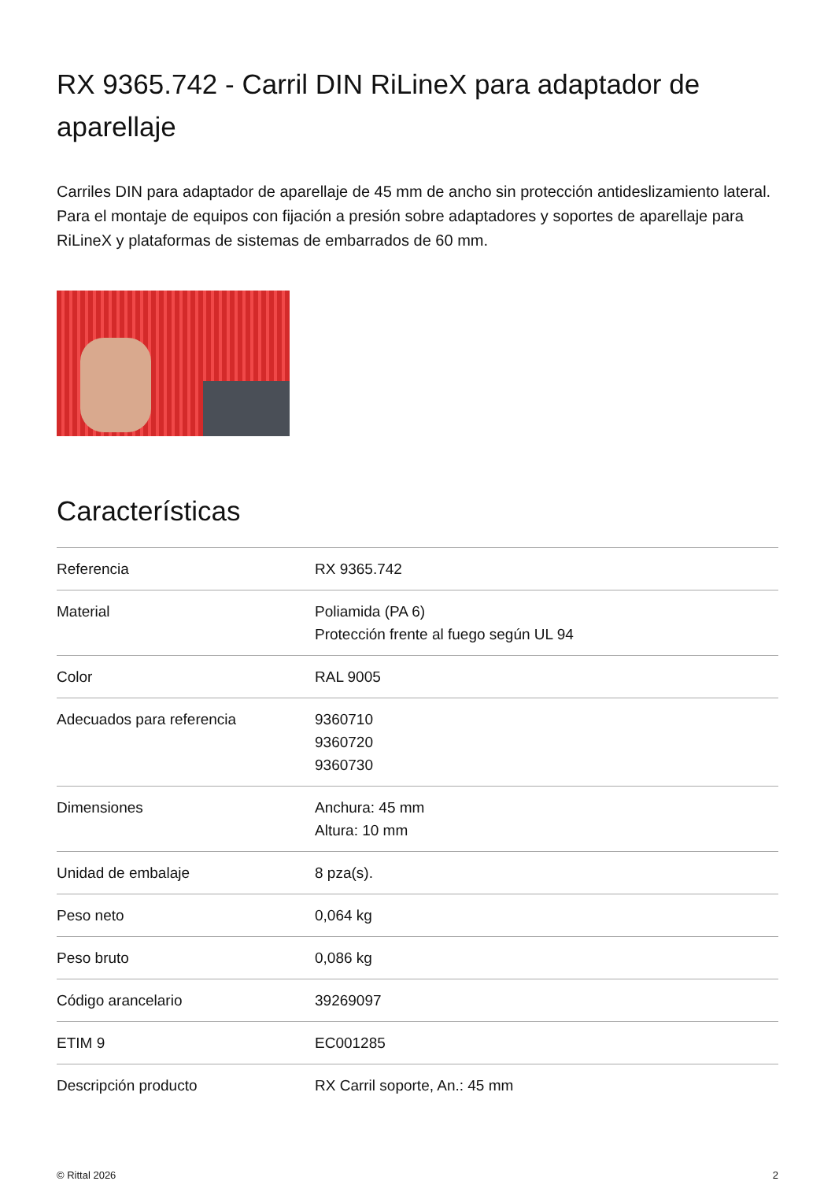RX 9365.742 - Carril DIN RiLineX para adaptador de aparellaje
Carriles DIN para adaptador de aparellaje de 45 mm de ancho sin protección antideslizamiento lateral. Para el montaje de equipos con fijación a presión sobre adaptadores y soportes de aparellaje para RiLineX y plataformas de sistemas de embarrados de 60 mm.
Características
| Referencia | RX 9365.742 |
| Material | Poliamida (PA 6) Protección frente al fuego según UL 94 |
| Color | RAL 9005 |
| Adecuados para referencia | 9360710 9360720 9360730 |
| Dimensiones | Anchura: 45 mm Altura: 10 mm |
| Unidad de embalaje | 8 pza(s). |
| Peso neto | 0,064 kg |
| Peso bruto | 0,086 kg |
| Código arancelario | 39269097 |
| ETIM 9 | EC001285 |
| Descripción producto | RX Carril soporte, An.: 45 mm |
© Rittal 2026 2